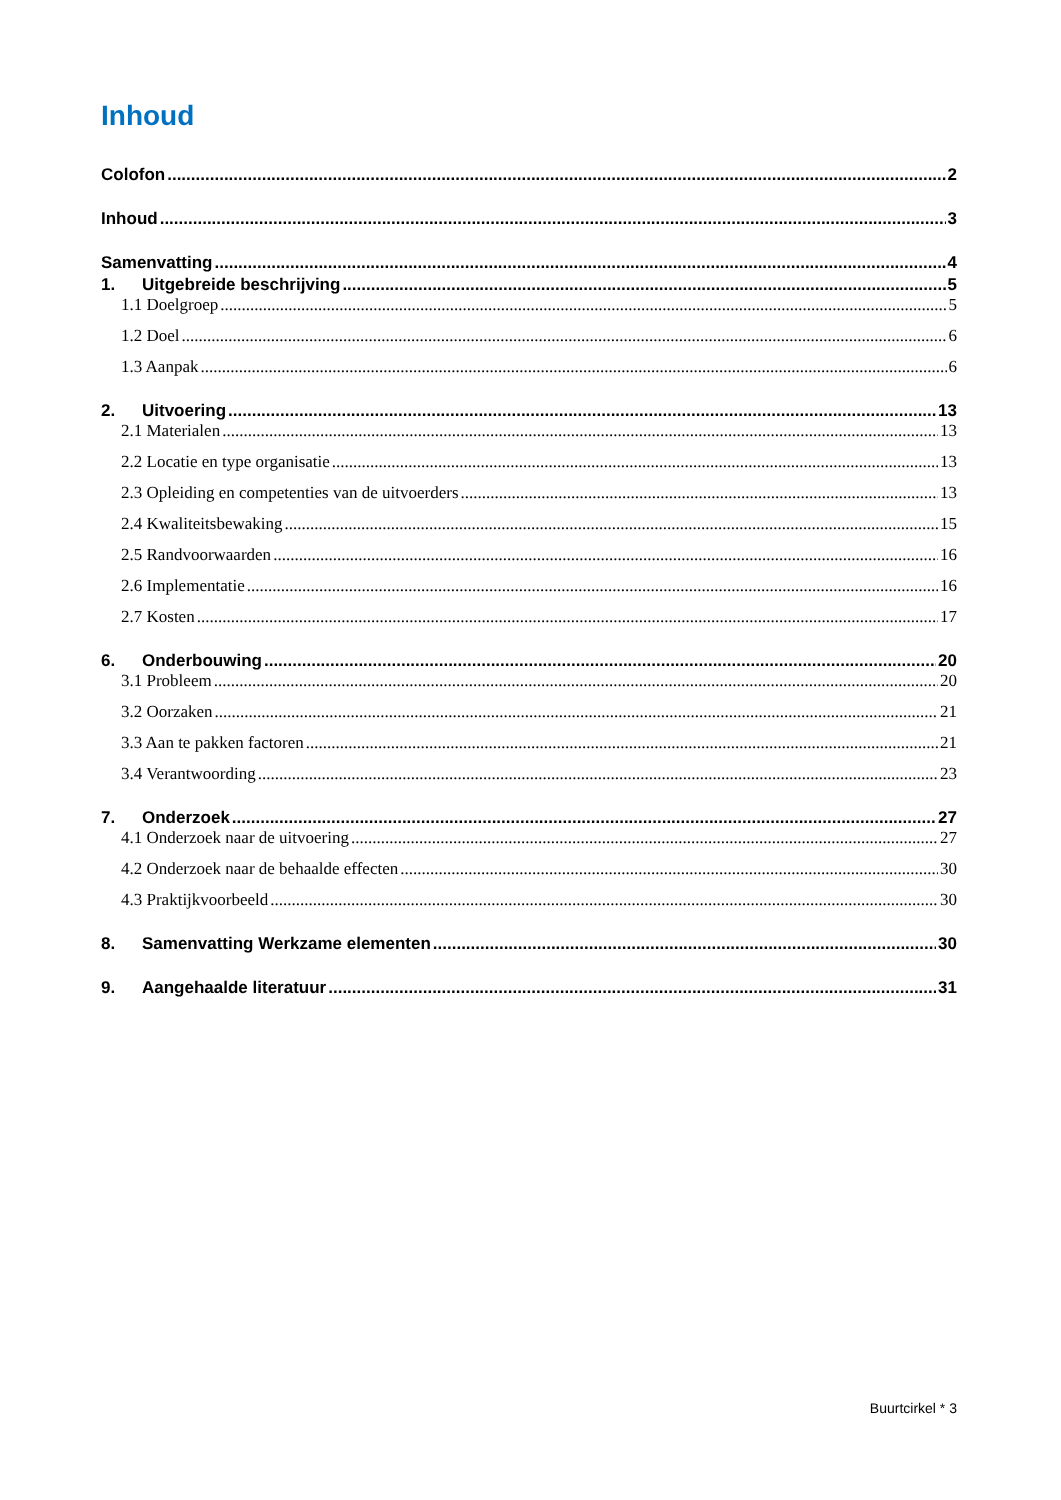Inhoud
Colofon 2
Inhoud 3
Samenvatting 4
1. Uitgebreide beschrijving 5
1.1 Doelgroep 5
1.2 Doel 6
1.3 Aanpak 6
2. Uitvoering 13
2.1 Materialen 13
2.2 Locatie en type organisatie 13
2.3 Opleiding en competenties van de uitvoerders 13
2.4 Kwaliteitsbewaking 15
2.5 Randvoorwaarden 16
2.6 Implementatie 16
2.7 Kosten 17
6. Onderbouwing 20
3.1 Probleem 20
3.2 Oorzaken 21
3.3 Aan te pakken factoren 21
3.4 Verantwoording 23
7. Onderzoek 27
4.1 Onderzoek naar de uitvoering 27
4.2 Onderzoek naar de behaalde effecten 30
4.3 Praktijkvoorbeeld 30
8. Samenvatting Werkzame elementen 30
9. Aangehaalde literatuur 31
Buurtcirkel * 3